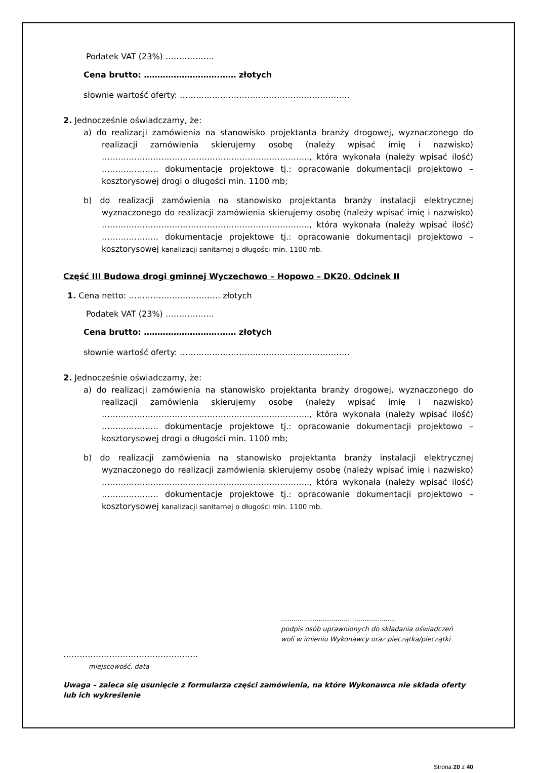Podatek VAT (23%) ………………
Cena brutto: ……………………….…… złotych
słownie wartość oferty: ………………………………………………………
2. Jednocześnie oświadczamy, że:
a) do realizacji zamówienia na stanowisko projektanta branży drogowej, wyznaczonego do realizacji zamówienia skierujemy osobę (należy wpisać imię i nazwisko) ………………………………………………………………….., która wykonała (należy wpisać ilość) ………………… dokumentacje projektowe tj.: opracowanie dokumentacji projektowo – kosztorysowej drogi o długości min. 1100 mb;
b) do realizacji zamówienia na stanowisko projektanta branży instalacji elektrycznej wyznaczonego do realizacji zamówienia skierujemy osobę (należy wpisać imię i nazwisko) ………………………………………………………………….., która wykonała (należy wpisać ilość) ………………… dokumentacje projektowe tj.: opracowanie dokumentacji projektowo – kosztorysowej kanalizacji sanitarnej o długości min. 1100 mb.
Część III Budowa drogi gminnej Wyczechowo – Hopowo – DK20. Odcinek II
1. Cena netto: ……………………………. złotych
Podatek VAT (23%) ………………
Cena brutto: ……………………….…… złotych
słownie wartość oferty: ………………………………………………………
2. Jednocześnie oświadczamy, że:
a) do realizacji zamówienia na stanowisko projektanta branży drogowej, wyznaczonego do realizacji zamówienia skierujemy osobę (należy wpisać imię i nazwisko) ………………………………………………………………….., która wykonała (należy wpisać ilość) ………………… dokumentacje projektowe tj.: opracowanie dokumentacji projektowo – kosztorysowej drogi o długości min. 1100 mb;
b) do realizacji zamówienia na stanowisko projektanta branży instalacji elektrycznej wyznaczonego do realizacji zamówienia skierujemy osobę (należy wpisać imię i nazwisko) ………………………………………………………………….., która wykonała (należy wpisać ilość) ………………… dokumentacje projektowe tj.: opracowanie dokumentacji projektowo – kosztorysowej kanalizacji sanitarnej o długości min. 1100 mb.
.......................................................
podpis osób uprawnionych do składania oświadczeń
woli w imieniu Wykonawcy oraz pieczątka/pieczątki
…………………………………………..
miejscowość, data
Uwaga – zaleca się usunięcie z formularza części zamówienia, na które Wykonawca nie składa oferty lub ich wykreślenie
Strona 20 z 40